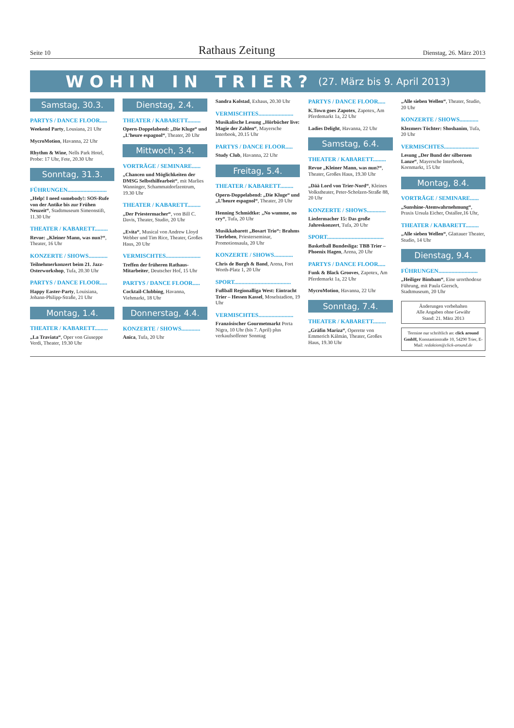Seite 10 Rathaus Zeitung Dienstag, 26. März 2013
WOHIN IN TRIER? (27. März bis 9. April 2013)
Samstag, 30.3.
PARTYS / DANCE FLOOR.....
Weekend Party, Lousiana, 21 Uhr
MycroMotion, Havanna, 22 Uhr
Rhythm & Wine, Nells Park Hotel, Probe: 17 Uhr, Fete, 20.30 Uhr
Sonntag, 31.3.
FÜHRUNGEN...........................
„Help! I need somebody!: SOS-Rufe von der Antike bis zur Frühen Neuzeit“, Stadtmuseum Simeonstift, 11.30 Uhr
THEATER / KABARETT.........
Revue: „Kleiner Mann, was nun?“, Theater, 16 Uhr
KONZERTE / SHOWS.............
Teilnehmerkonzert beim 21. Jazz-Osterworkshop, Tufa, 20.30 Uhr
PARTYS / DANCE FLOOR.....
Happy Easter-Party, Louisiana, Johann-Philipp-Straße, 21 Uhr
Montag, 1.4.
THEATER / KABARETT.........
„La Traviata“, Oper von Giuseppe Verdi, Theater, 19.30 Uhr
Dienstag, 2.4.
THEATER / KABARETT.........
Opern-Doppelabend: „Die Kluge“ und „L’heure espagnol“, Theater, 20 Uhr
Mittwoch, 3.4.
VORTRÄGE / SEMINARE......
„Chancen und Möglichkeiten der DMSG Selbsthilfearbeit“, mit Marlies Wanninger, Schammatdorfzentrum, 19.30 Uhr
THEATER / KABARETT.........
„Der Priestermacher“, von Bill C. Davis, Theater, Studio, 20 Uhr
„Evita“, Musical von Andrew Lloyd Webber und Tim Rice, Theater, Großes Haus, 20 Uhr
VERMISCHTES........................
Treffen der früheren Rathaus-Mitarbeiter, Deutscher Hof, 15 Uhr
PARTYS / DANCE FLOOR.....
Cocktail-Clubbing, Havanna, Viehmarkt, 18 Uhr
Donnerstag, 4.4.
KONZERTE / SHOWS.............
Anica, Tufa, 20 Uhr
Sandra Kolstad, Exhaus, 20.30 Uhr
VERMISCHTES........................
Musikalische Lesung „Hörbücher live: Magie der Zahlen“, Mayersche Interbook, 20.15 Uhr
PARTYS / DANCE FLOOR.....
Study Club, Havanna, 22 Uhr
Freitag, 5.4.
THEATER / KABARETT.........
Opern-Doppelabend: „Die Kluge“ und „L’heure espagnol“, Theater, 20 Uhr
Henning Schmidtke: „No wumme, no cry“, Tufa, 20 Uhr
Musikkabarett „Bosart Trio“: Brahms Tierleben, Priesterseminar, Promotionsaula, 20 Uhr
KONZERTE / SHOWS.............
Chris de Burgh & Band, Arena, Fort Worth-Platz 1, 20 Uhr
SPORT.......................................
Fußball Regionalliga West: Eintracht Trier – Hessen Kassel, Moselstadion, 19 Uhr
VERMISCHTES........................
Französischer Gourmetmarkt Porta Nigra, 10 Uhr (bis 7. April) plus verkaufsoffener Sonntag
PARTYS / DANCE FLOOR.....
K.Town goes Zapotex, Zapotex, Am Pferdemarkt 1a, 22 Uhr
Ladies Delight, Havanna, 22 Uhr
Samstag, 6.4.
THEATER / KABARETT.........
Revue „Kleiner Mann, was nun?“, Theater, Großes Haus, 19.30 Uhr
„Dää Lord von Trier-Nord“, Kleines Volkstheater, Peter-Scholzen-Straße 88, 20 Uhr
KONZERTE / SHOWS.............
Liedermacher 15: Das große Jahreskonzert, Tufa, 20 Uhr
SPORT.......................................
Basketball Bundesliga: TBB Trier – Phoenix Hagen, Arena, 20 Uhr
PARTYS / DANCE FLOOR.....
Funk & Black Grooves, Zapotex, Am Pferdemarkt 1a, 22 Uhr
MycroMotion, Havanna, 22 Uhr
Sonntag, 7.4.
THEATER / KABARETT.........
„Gräfin Mariza“, Operette von Emmerich Kálmán, Theater, Großes Haus, 19.30 Uhr
„Alle sieben Wellen“, Theater, Studio, 20 Uhr
KONZERTE / SHOWS.............
Klezmers Töchter: Shoshanim, Tufa, 20 Uhr
VERMISCHTES........................
Lesung „Der Bund der silbernen Lanze“, Mayersche Interbook, Kornmarkt, 15 Uhr
Montag, 8.4.
VORTRÄGE / SEMINARE......
„Sunshine-Atemwahrnehmung“, Praxis Ursula Eicher, Ostallee,16 Uhr,
THEATER / KABARETT.........
„Alle sieben Wellen“, Glattauer Theater, Studio, 14 Uhr
Dienstag, 9.4.
FÜHRUNGEN...........................
„Heiliger Bimbam“, Eine urorthodoxe Führung, mit Paula Giersch, Stadtmuseum, 20 Uhr
Änderungen vorbehalten
Alle Angaben ohne Gewähr
Stand: 21. März 2013
Termine nur schriftlich an: click around GmbH, Konstantinstraße 10, 54290 Trier, E-Mail: redaktion@click-around.de